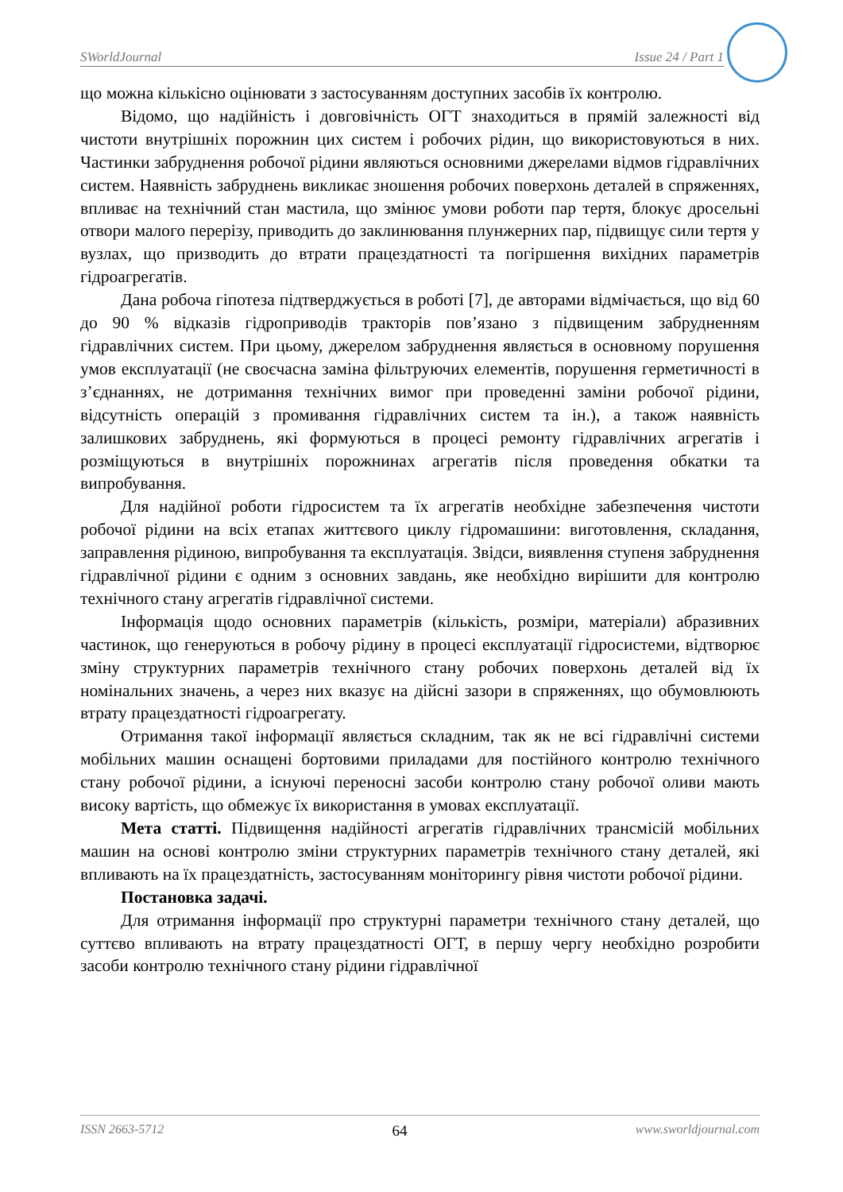SWorldJournal Issue 24 / Part 1
що можна кількісно оцінювати з застосуванням доступних засобів їх контролю.
Відомо, що надійність і довговічність ОГТ знаходиться в прямій залежності від чистоти внутрішніх порожнин цих систем і робочих рідин, що використовуються в них. Частинки забруднення робочої рідини являються основними джерелами відмов гідравлічних систем. Наявність забруднень викликає зношення робочих поверхонь деталей в спряженнях, впливає на технічний стан мастила, що змінює умови роботи пар тертя, блокує дросельні отвори малого перерізу, приводить до заклинювання плунжерних пар, підвищує сили тертя у вузлах, що призводить до втрати працездатності та погіршення вихідних параметрів гідроагрегатів.
Дана робоча гіпотеза підтверджується в роботі [7], де авторами відмічається, що від 60 до 90 % відказів гідроприводів тракторів пов’язано з підвищеним забрудненням гідравлічних систем. При цьому, джерелом забруднення являється в основному порушення умов експлуатації (не своєчасна заміна фільтруючих елементів, порушення герметичності в з’єднаннях, не дотримання технічних вимог при проведенні заміни робочої рідини, відсутність операцій з промивання гідравлічних систем та ін.), а також наявність залишкових забруднень, які формуються в процесі ремонту гідравлічних агрегатів і розміщуються в внутрішніх порожнинах агрегатів після проведення обкатки та випробування.
Для надійної роботи гідросистем та їх агрегатів необхідне забезпечення чистоти робочої рідини на всіх етапах життєвого циклу гідромашини: виготовлення, складання, заправлення рідиною, випробування та експлуатація. Звідси, виявлення ступеня забруднення гідравлічної рідини є одним з основних завдань, яке необхідно вирішити для контролю технічного стану агрегатів гідравлічної системи.
Інформація щодо основних параметрів (кількість, розміри, матеріали) абразивних частинок, що генеруються в робочу рідину в процесі експлуатації гідросистеми, відтворює зміну структурних параметрів технічного стану робочих поверхонь деталей від їх номінальних значень, а через них вказує на дійсні зазори в спряженнях, що обумовлюють втрату працездатності гідроагрегату.
Отримання такої інформації являється складним, так як не всі гідравлічні системи мобільних машин оснащені бортовими приладами для постійного контролю технічного стану робочої рідини, а існуючі переносні засоби контролю стану робочої оливи мають високу вартість, що обмежує їх використання в умовах експлуатації.
Мета статті. Підвищення надійності агрегатів гідравлічних трансмісій мобільних машин на основі контролю зміни структурних параметрів технічного стану деталей, які впливають на їх працездатність, застосуванням моніторингу рівня чистоти робочої рідини.
Постановка задачі.
Для отримання інформації про структурні параметри технічного стану деталей, що суттєво впливають на втрату працездатності ОГТ, в першу чергу необхідно розробити засоби контролю технічного стану рідини гідравлічної
ISSN 2663-5712 64 www.sworldjournal.com